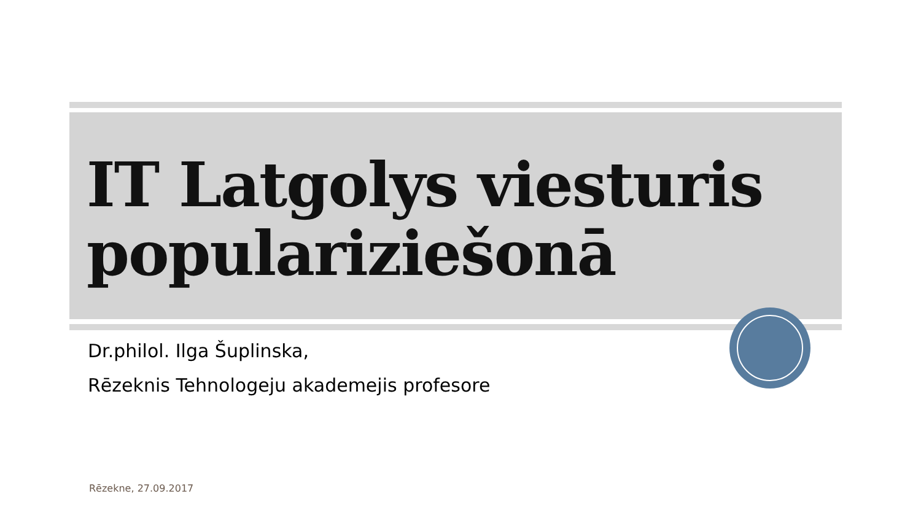IT Latgolys viesturis populariziešonā
Dr.philol. Ilga Šuplinska,
Rēzeknis Tehnologeju akademejis profesore
Rēzekne, 27.09.2017